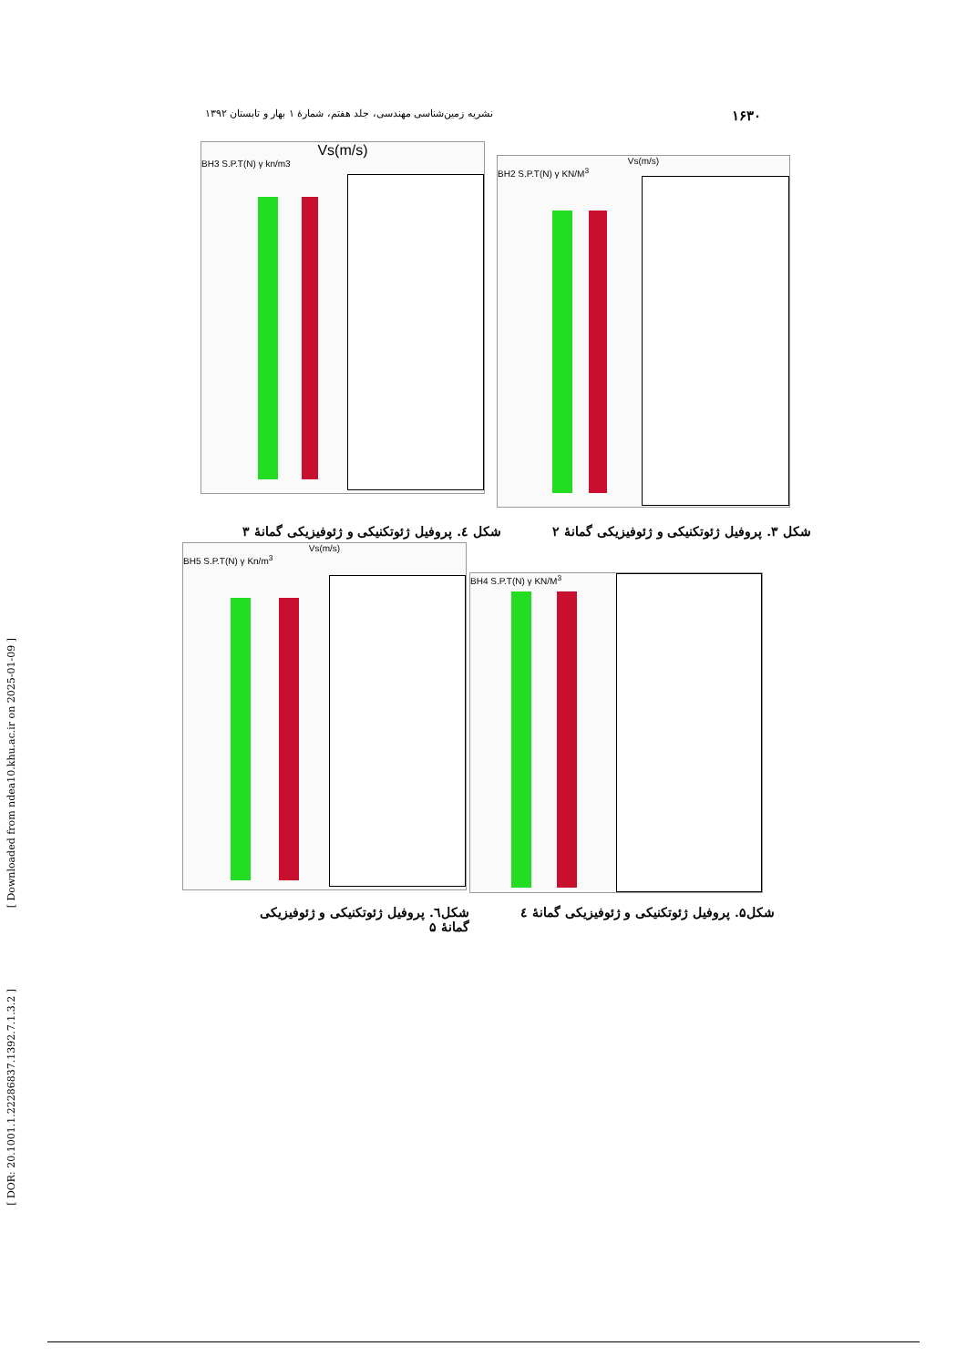۱۶۳۰ نشریه زمین‌شناسی مهندسی، جلد هفتم، شمارهٔ ۱ بهار و تابستان ۱۳۹۲
Vs(m/s)
BH3 S.P.T(N) γ kn/m3
Vs(m/s)
BH2 S.P.T(N) γ KN/M<sup>3</sup>
شکل ۳. پروفیل ژئوتکنیکی و ژئوفیزیکی گمانهٔ ۲
شکل ٤. پروفیل ژئوتکنیکی و ژئوفیزیکی گمانهٔ ۳
Vs(m/s)
BH5 S.P.T(N) γ Kn/m<sup>3</sup>
BH4 S.P.T(N) γ KN/M<sup>3</sup>
شکل۵. پروفیل ژئوتکنیکی و ژئوفیزیکی گمانهٔ ٤
شکل٦. پروفیل ژئوتکنیکی و ژئوفیزیکی گمانهٔ ۵
[ Downloaded from ndea10.khu.ac.ir on 2025-01-09 ]
[ DOR: 20.1001.1.22286837.1392.7.1.3.2 ]